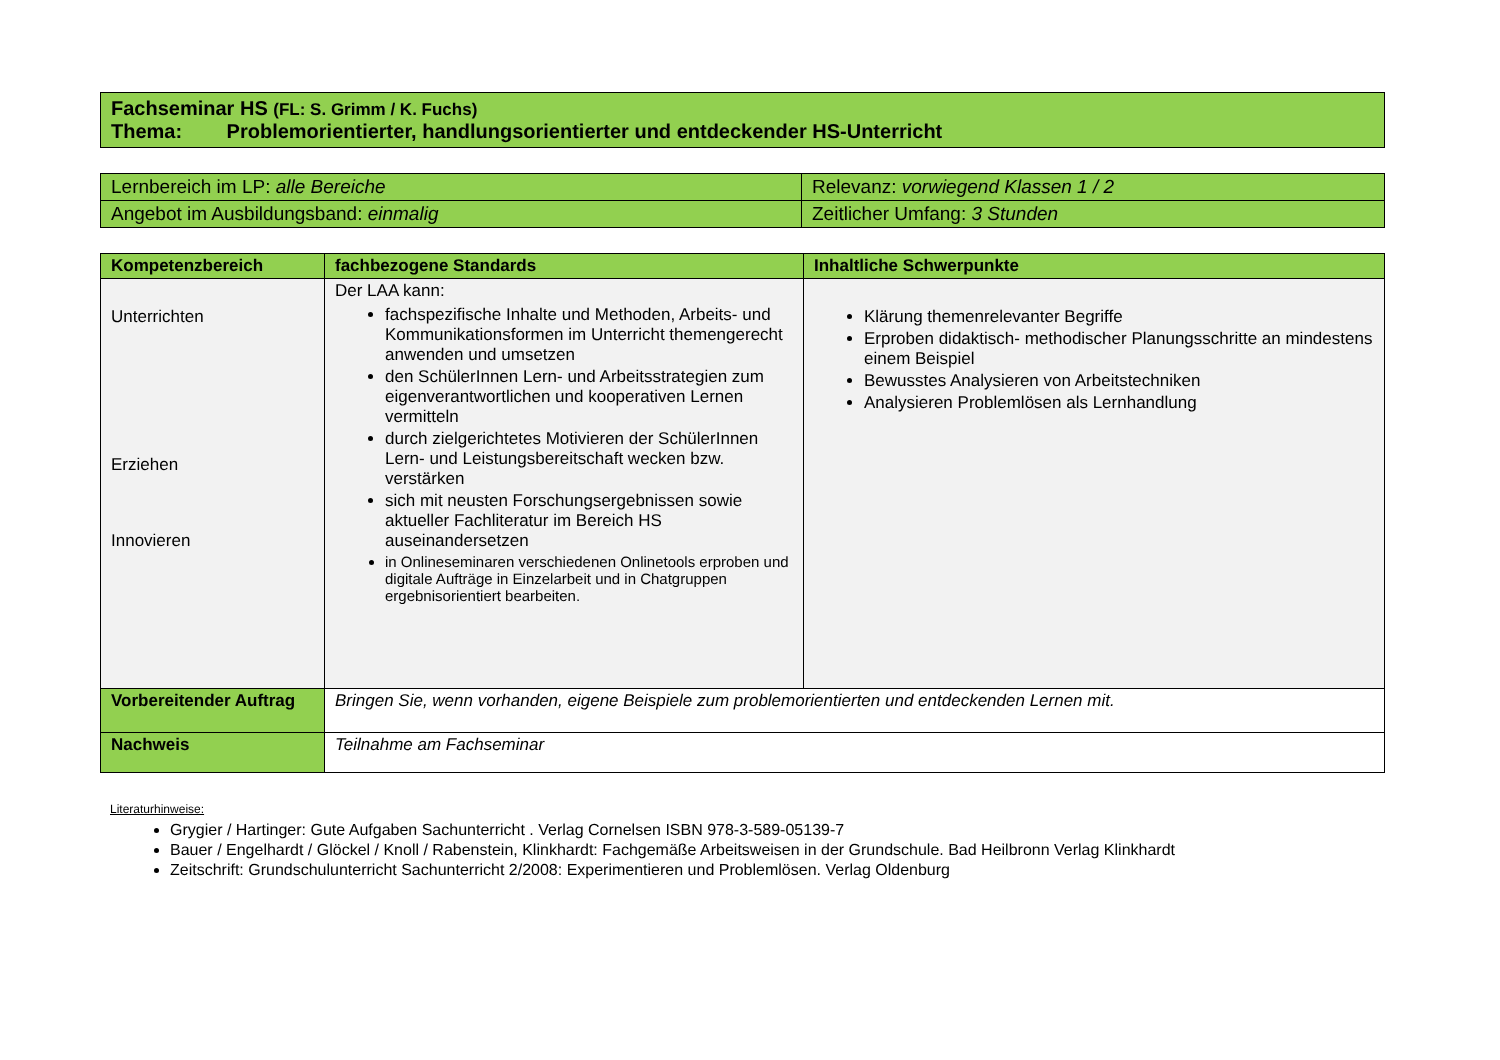| Fachseminar HS (FL: S. Grimm / K. Fuchs) Thema: Problemorientierter, handlungsorientierter und entdeckender HS-Unterricht |
| Lernbereich im LP: alle Bereiche | Relevanz: vorwiegend Klassen 1 / 2 |
| Angebot im Ausbildungsband: einmalig | Zeitlicher Umfang: 3 Stunden |
| Kompetenzbereich | fachbezogene Standards | Inhaltliche Schwerpunkte |
| --- | --- | --- |
| Unterrichten Erziehen Innovieren | Der LAA kann: fachspezifische Inhalte und Methoden, Arbeits- und Kommunikationsformen im Unterricht themengerecht anwenden und umsetzen den SchülerInnen Lern- und Arbeitsstrategien zum eigenverantwortlichen und kooperativen Lernen vermitteln durch zielgerichtetes Motivieren der SchülerInnen Lern- und Leistungsbereitschaft wecken bzw. verstärken sich mit neusten Forschungsergebnissen sowie aktueller Fachliteratur im Bereich HS auseinandersetzen in Onlineseminaren verschiedenen Onlinetools erproben und digitale Aufträge in Einzelarbeit und in Chatgruppen ergebnisorientiert bearbeiten. | Klärung themenrelevanter Begriffe Erproben didaktisch- methodischer Planungsschritte an mindestens einem Beispiel Bewusstes Analysieren von Arbeitstechniken Analysieren Problemlösen als Lernhandlung |
| Vorbereitender Auftrag | Bringen Sie, wenn vorhanden, eigene Beispiele zum problemorientierten und entdeckenden Lernen mit. | |
| Nachweis | Teilnahme am Fachseminar | |
Literaturhinweise:
Grygier / Hartinger: Gute Aufgaben Sachunterricht . Verlag Cornelsen ISBN 978-3-589-05139-7
Bauer / Engelhardt / Glöckel / Knoll / Rabenstein, Klinkhardt: Fachgemäße Arbeitsweisen in der Grundschule. Bad Heilbronn Verlag Klinkhardt
Zeitschrift: Grundschulunterricht Sachunterricht 2/2008: Experimentieren und Problemlösen. Verlag Oldenburg